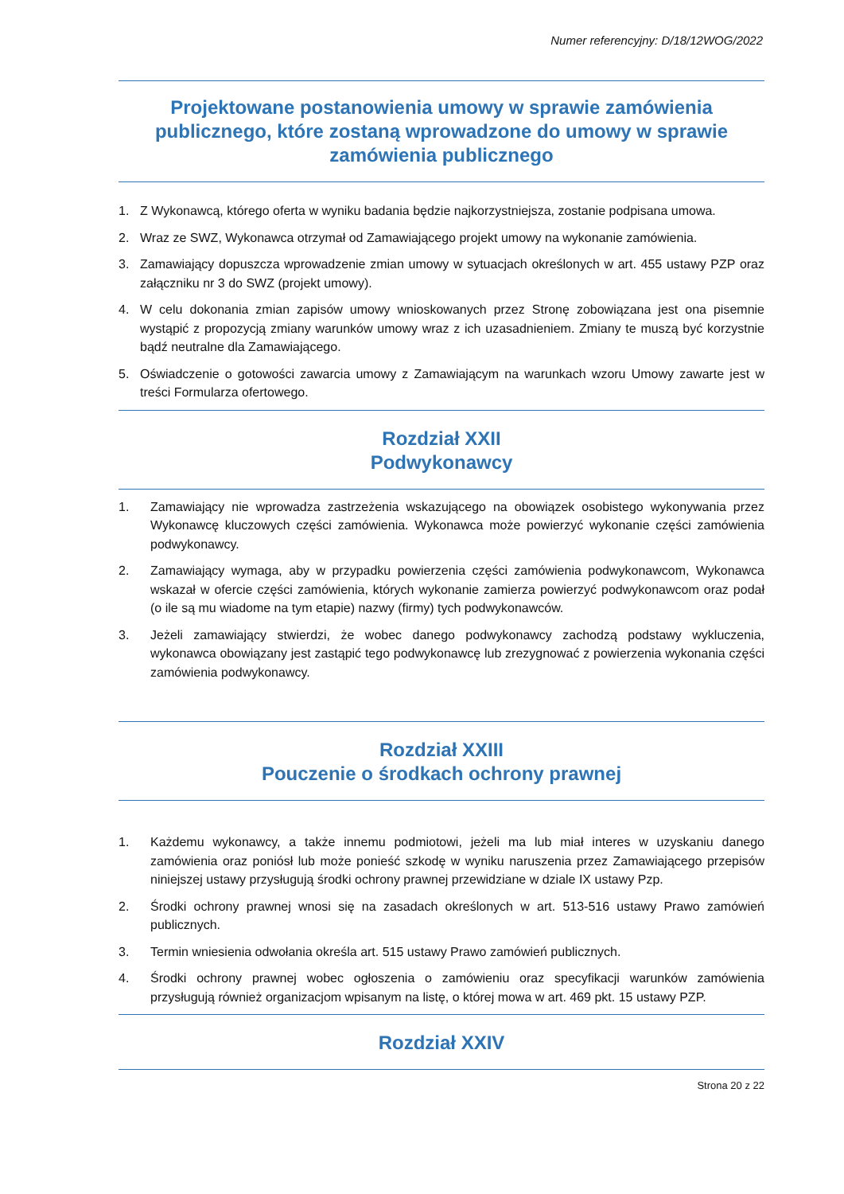Numer referencyjny: D/18/12WOG/2022
Projektowane postanowienia umowy w sprawie zamówienia publicznego, które zostaną wprowadzone do umowy w sprawie zamówienia publicznego
1. Z Wykonawcą, którego oferta w wyniku badania będzie najkorzystniejsza, zostanie podpisana umowa.
2. Wraz ze SWZ, Wykonawca otrzymał od Zamawiającego projekt umowy na wykonanie zamówienia.
3. Zamawiający dopuszcza wprowadzenie zmian umowy w sytuacjach określonych w art. 455 ustawy PZP oraz załączniku nr 3 do SWZ (projekt umowy).
4. W celu dokonania zmian zapisów umowy wnioskowanych przez Stronę zobowiązana jest ona pisemnie wystąpić z propozycją zmiany warunków umowy wraz z ich uzasadnieniem. Zmiany te muszą być korzystnie bądź neutralne dla Zamawiającego.
5. Oświadczenie o gotowości zawarcia umowy z Zamawiającym na warunkach wzoru Umowy zawarte jest w treści Formularza ofertowego.
Rozdział XXII
Podwykonawcy
1. Zamawiający nie wprowadza zastrzeżenia wskazującego na obowiązek osobistego wykonywania przez Wykonawcę kluczowych części zamówienia. Wykonawca może powierzyć wykonanie części zamówienia podwykonawcy.
2. Zamawiający wymaga, aby w przypadku powierzenia części zamówienia podwykonawcom, Wykonawca wskazał w ofercie części zamówienia, których wykonanie zamierza powierzyć podwykonawcom oraz podał (o ile są mu wiadome na tym etapie) nazwy (firmy) tych podwykonawców.
3. Jeżeli zamawiający stwierdzi, że wobec danego podwykonawcy zachodzą podstawy wykluczenia, wykonawca obowiązany jest zastąpić tego podwykonawcę lub zrezygnować z powierzenia wykonania części zamówienia podwykonawcy.
Rozdział XXIII
Pouczenie o środkach ochrony prawnej
1. Każdemu wykonawcy, a także innemu podmiotowi, jeżeli ma lub miał interes w uzyskaniu danego zamówienia oraz poniósł lub może ponieść szkodę w wyniku naruszenia przez Zamawiającego przepisów niniejszej ustawy przysługują środki ochrony prawnej przewidziane w dziale IX ustawy Pzp.
2. Środki ochrony prawnej wnosi się na zasadach określonych w art. 513-516 ustawy Prawo zamówień publicznych.
3. Termin wniesienia odwołania określa art. 515 ustawy Prawo zamówień publicznych.
4. Środki ochrony prawnej wobec ogłoszenia o zamówieniu oraz specyfikacji warunków zamówienia przysługują również organizacjom wpisanym na listę, o której mowa w art. 469 pkt. 15 ustawy PZP.
Rozdział XXIV
Strona 20 z 22